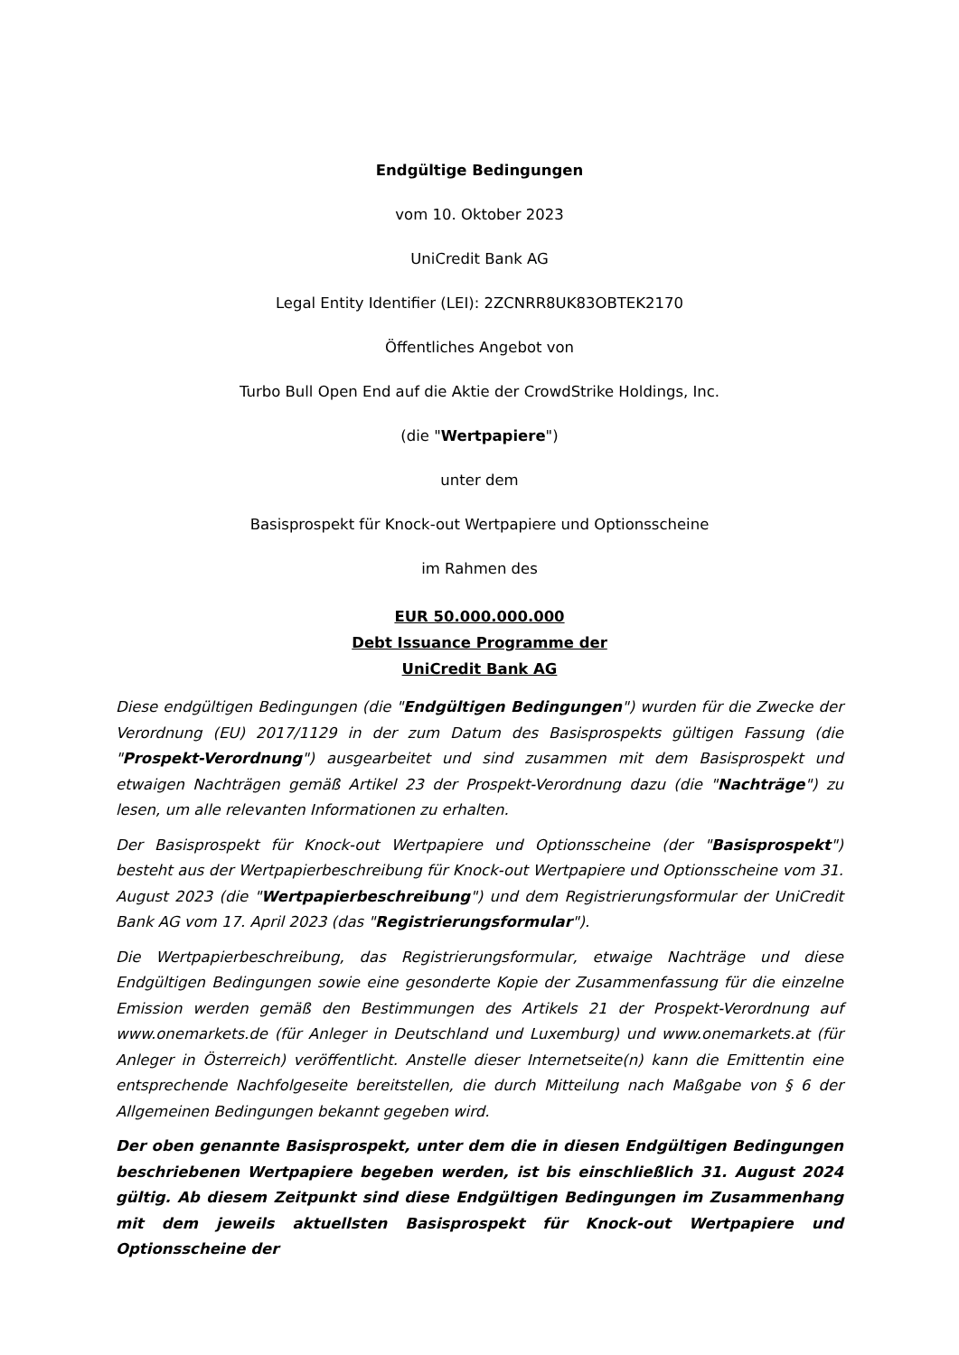Endgültige Bedingungen
vom 10. Oktober 2023
UniCredit Bank AG
Legal Entity Identifier (LEI): 2ZCNRR8UK83OBTEK2170
Öffentliches Angebot von
Turbo Bull Open End auf die Aktie der CrowdStrike Holdings, Inc.
(die "Wertpapiere")
unter dem
Basisprospekt für Knock-out Wertpapiere und Optionsscheine
im Rahmen des
EUR 50.000.000.000
Debt Issuance Programme der
UniCredit Bank AG
Diese endgültigen Bedingungen (die "Endgültigen Bedingungen") wurden für die Zwecke der Verordnung (EU) 2017/1129 in der zum Datum des Basisprospekts gültigen Fassung (die "Prospekt-Verordnung") ausgearbeitet und sind zusammen mit dem Basisprospekt und etwaigen Nachträgen gemäß Artikel 23 der Prospekt-Verordnung dazu (die "Nachträge") zu lesen, um alle relevanten Informationen zu erhalten.
Der Basisprospekt für Knock-out Wertpapiere und Optionsscheine (der "Basisprospekt") besteht aus der Wertpapierbeschreibung für Knock-out Wertpapiere und Optionsscheine vom 31. August 2023 (die "Wertpapierbeschreibung") und dem Registrierungsformular der UniCredit Bank AG vom 17. April 2023 (das "Registrierungsformular").
Die Wertpapierbeschreibung, das Registrierungsformular, etwaige Nachträge und diese Endgültigen Bedingungen sowie eine gesonderte Kopie der Zusammenfassung für die einzelne Emission werden gemäß den Bestimmungen des Artikels 21 der Prospekt-Verordnung auf www.onemarkets.de (für Anleger in Deutschland und Luxemburg) und www.onemarkets.at (für Anleger in Österreich) veröffentlicht. Anstelle dieser Internetseite(n) kann die Emittentin eine entsprechende Nachfolgeseite bereitstellen, die durch Mitteilung nach Maßgabe von § 6 der Allgemeinen Bedingungen bekannt gegeben wird.
Der oben genannte Basisprospekt, unter dem die in diesen Endgültigen Bedingungen beschriebenen Wertpapiere begeben werden, ist bis einschließlich 31. August 2024 gültig. Ab diesem Zeitpunkt sind diese Endgültigen Bedingungen im Zusammenhang mit dem jeweils aktuellsten Basisprospekt für Knock-out Wertpapiere und Optionsscheine der